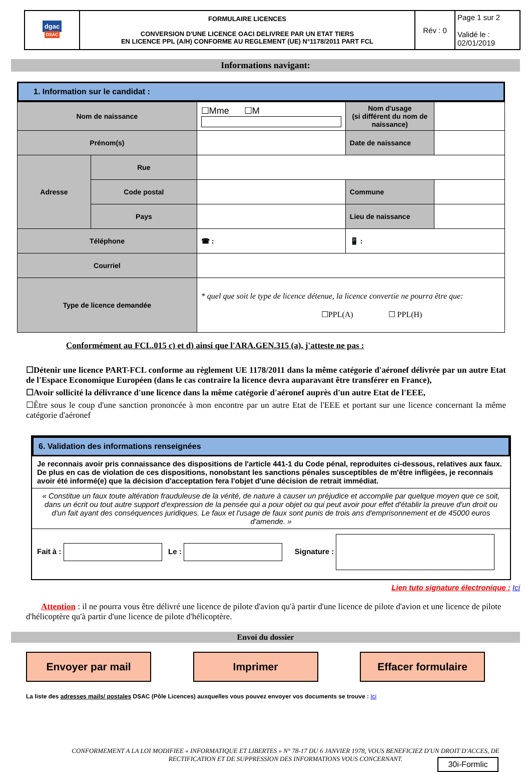| dgac DSAC | FORMULAIRE LICENCES CONVERSION D'UNE LICENCE OACI DELIVREE PAR UN ETAT TIERS EN LICENCE PPL (A/H) CONFORME AU REGLEMENT (UE) N°1178/2011 PART FCL | Rév : 0 | Page 1 sur 2 Validé le : 02/01/2019 |
Informations navigant:
1. Information sur le candidat :
| Nom de naissance | | ☐Mme ☐M | Nom d'usage (si différent du nom de naissance) | |
| Prénom(s) | | | Date de naissance | |
| Adresse | Rue | | | |
| | Code postal | | Commune | |
| | Pays | | Lieu de naissance | |
| Téléphone | | ☎ : | 📱 : | |
| Courriel | | | | |
| Type de licence demandée | | * quel que soit le type de licence détenue, la licence convertie ne pourra être que: ☐PPL(A) ☐ PPL(H) | | |
Conformément au FCL.015 c) et d) ainsi que l'ARA.GEN.315 (a), j'atteste ne pas :
☐Détenir une licence PART-FCL conforme au règlement UE 1178/2011 dans la même catégorie d'aéronef délivrée par un autre Etat de l'Espace Economique Européen (dans le cas contraire la licence devra auparavant être transférer en France),
☐Avoir sollicité la délivrance d'une licence dans la même catégorie d'aéronef auprès d'un autre Etat de l'EEE,
☐Être sous le coup d'une sanction prononcée à mon encontre par un autre Etat de l'EEE et portant sur une licence concernant la même catégorie d'aéronef
6. Validation des informations renseignées
Je reconnais avoir pris connaissance des dispositions de l'article 441-1 du Code pénal, reproduites ci-dessous, relatives aux faux. De plus en cas de violation de ces dispositions, nonobstant les sanctions pénales susceptibles de m'être infligées, je reconnais avoir été informé(e) que la décision d'acceptation fera l'objet d'une décision de retrait immédiat.
« Constitue un faux toute altération frauduleuse de la vérité, de nature à causer un préjudice et accomplie par quelque moyen que ce soit, dans un écrit ou tout autre support d'expression de la pensée qui a pour objet ou qui peut avoir pour effet d'établir la preuve d'un droit ou d'un fait ayant des conséquences juridiques. Le faux et l'usage de faux sont punis de trois ans d'emprisonnement et de 45000 euros d'amende. »
Fait à : Le : Signature :
Lien tuto signature électronique : Ici
Attention : il ne pourra vous être délivré une licence de pilote d'avion qu'à partir d'une licence de pilote d'avion et une licence de pilote d'hélicoptère qu'à partir d'une licence de pilote d'hélicoptère.
Envoi du dossier
Envoyer par mail Imprimer Effacer formulaire
La liste des adresses mails/ postales DSAC (Pôle Licences) auxquelles vous pouvez envoyer vos documents se trouve : Ici
CONFORMEMENT A LA LOI MODIFIEE « INFORMATIQUE ET LIBERTES » N° 78-17 DU 6 JANVIER 1978, VOUS BENEFICIEZ D'UN DROIT D'ACCES, DE RECTIFICATION ET DE SUPPRESSION DES INFORMATIONS VOUS CONCERNANT.
30i-Formlic